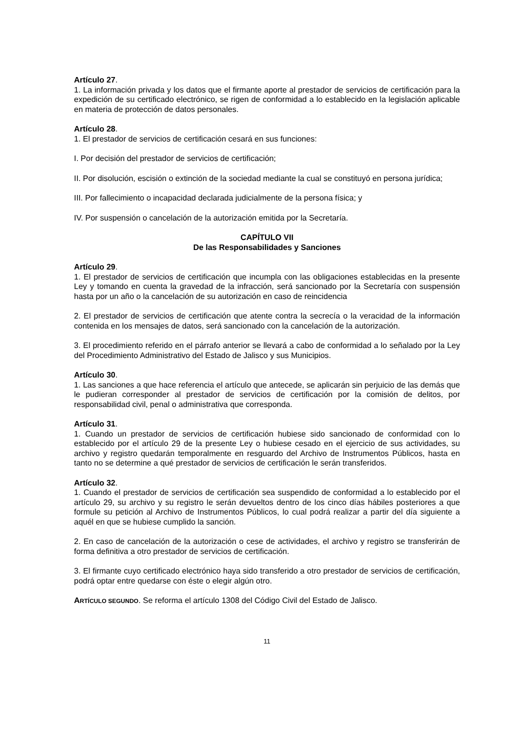Artículo 27.
1. La información privada y los datos que el firmante aporte al prestador de servicios de certificación para la expedición de su certificado electrónico, se rigen de conformidad a lo establecido en la legislación aplicable en materia de protección de datos personales.
Artículo 28.
1. El prestador de servicios de certificación cesará en sus funciones:
I. Por decisión del prestador de servicios de certificación;
II. Por disolución, escisión o extinción de la sociedad mediante la cual se constituyó en persona jurídica;
III. Por fallecimiento o incapacidad declarada judicialmente de la persona física; y
IV. Por suspensión o cancelación de la autorización emitida por la Secretaría.
CAPÍTULO VII
De las Responsabilidades y Sanciones
Artículo 29.
1. El prestador de servicios de certificación que incumpla con las obligaciones establecidas en la presente Ley y tomando en cuenta la gravedad de la infracción, será sancionado por la Secretaría con suspensión hasta por un año o la cancelación de su autorización en caso de reincidencia
2. El prestador de servicios de certificación que atente contra la secrecía o la veracidad de la información contenida en los mensajes de datos, será sancionado con la cancelación de la autorización.
3. El procedimiento referido en el párrafo anterior se llevará a cabo de conformidad a lo señalado por la Ley del Procedimiento Administrativo del Estado de Jalisco y sus Municipios.
Artículo 30.
1. Las sanciones a que hace referencia el artículo que antecede, se aplicarán sin perjuicio de las demás que le pudieran corresponder al prestador de servicios de certificación por la comisión de delitos, por responsabilidad civil, penal o administrativa que corresponda.
Artículo 31.
1. Cuando un prestador de servicios de certificación hubiese sido sancionado de conformidad con lo establecido por el artículo 29 de la presente Ley o hubiese cesado en el ejercicio de sus actividades, su archivo y registro quedarán temporalmente en resguardo del Archivo de Instrumentos Públicos, hasta en tanto no se determine a qué prestador de servicios de certificación le serán transferidos.
Artículo 32.
1. Cuando el prestador de servicios de certificación sea suspendido de conformidad a lo establecido por el artículo 29, su archivo y su registro le serán devueltos dentro de los cinco días hábiles posteriores a que formule su petición al Archivo de Instrumentos Públicos, lo cual podrá realizar a partir del día siguiente a aquél en que se hubiese cumplido la sanción.
2. En caso de cancelación de la autorización o cese de actividades, el archivo y registro se transferirán de forma definitiva a otro prestador de servicios de certificación.
3. El firmante cuyo certificado electrónico haya sido transferido a otro prestador de servicios de certificación, podrá optar entre quedarse con éste o elegir algún otro.
ARTÍCULO SEGUNDO. Se reforma el artículo 1308 del Código Civil del Estado de Jalisco.
11